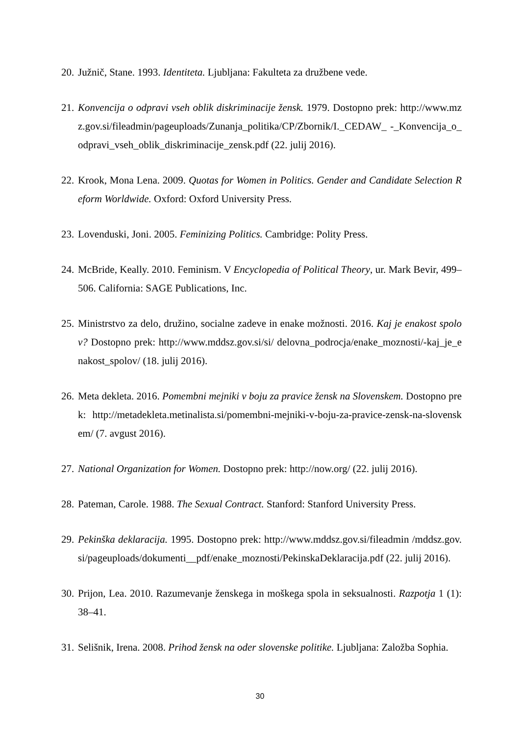20. Južnič, Stane. 1993. Identiteta. Ljubljana: Fakulteta za družbene vede.
21. Konvencija o odpravi vseh oblik diskriminacije žensk. 1979. Dostopno prek: http://www.mzz.gov.si/fileadmin/pageuploads/Zunanja_politika/CP/Zbornik/I._CEDAW_ -_Konvencija_o_odpravi_vseh_oblik_diskriminacije_zensk.pdf (22. julij 2016).
22. Krook, Mona Lena. 2009. Quotas for Women in Politics. Gender and Candidate Selection Reform Worldwide. Oxford: Oxford University Press.
23. Lovenduski, Joni. 2005. Feminizing Politics. Cambridge: Polity Press.
24. McBride, Keally. 2010. Feminism. V Encyclopedia of Political Theory, ur. Mark Bevir, 499–506. California: SAGE Publications, Inc.
25. Ministrstvo za delo, družino, socialne zadeve in enake možnosti. 2016. Kaj je enakost spolov? Dostopno prek: http://www.mddsz.gov.si/si/ delovna_podrocja/enake_moznosti/-kaj_je_enakost_spolov/ (18. julij 2016).
26. Meta dekleta. 2016. Pomembni mejniki v boju za pravice žensk na Slovenskem. Dostopno prek: http://metadekleta.metinalista.si/pomembni-mejniki-v-boju-za-pravice-zensk-na-slovenskem/ (7. avgust 2016).
27. National Organization for Women. Dostopno prek: http://now.org/ (22. julij 2016).
28. Pateman, Carole. 1988. The Sexual Contract. Stanford: Stanford University Press.
29. Pekinška deklaracija. 1995. Dostopno prek: http://www.mddsz.gov.si/fileadmin /mddsz.gov.si/pageuploads/dokumenti__pdf/enake_moznosti/PekinskaDeklaracija.pdf (22. julij 2016).
30. Prijon, Lea. 2010. Razumevanje ženskega in moškega spola in seksualnosti. Razpotja 1 (1): 38–41.
31. Selišnik, Irena. 2008. Prihod žensk na oder slovenske politike. Ljubljana: Založba Sophia.
30